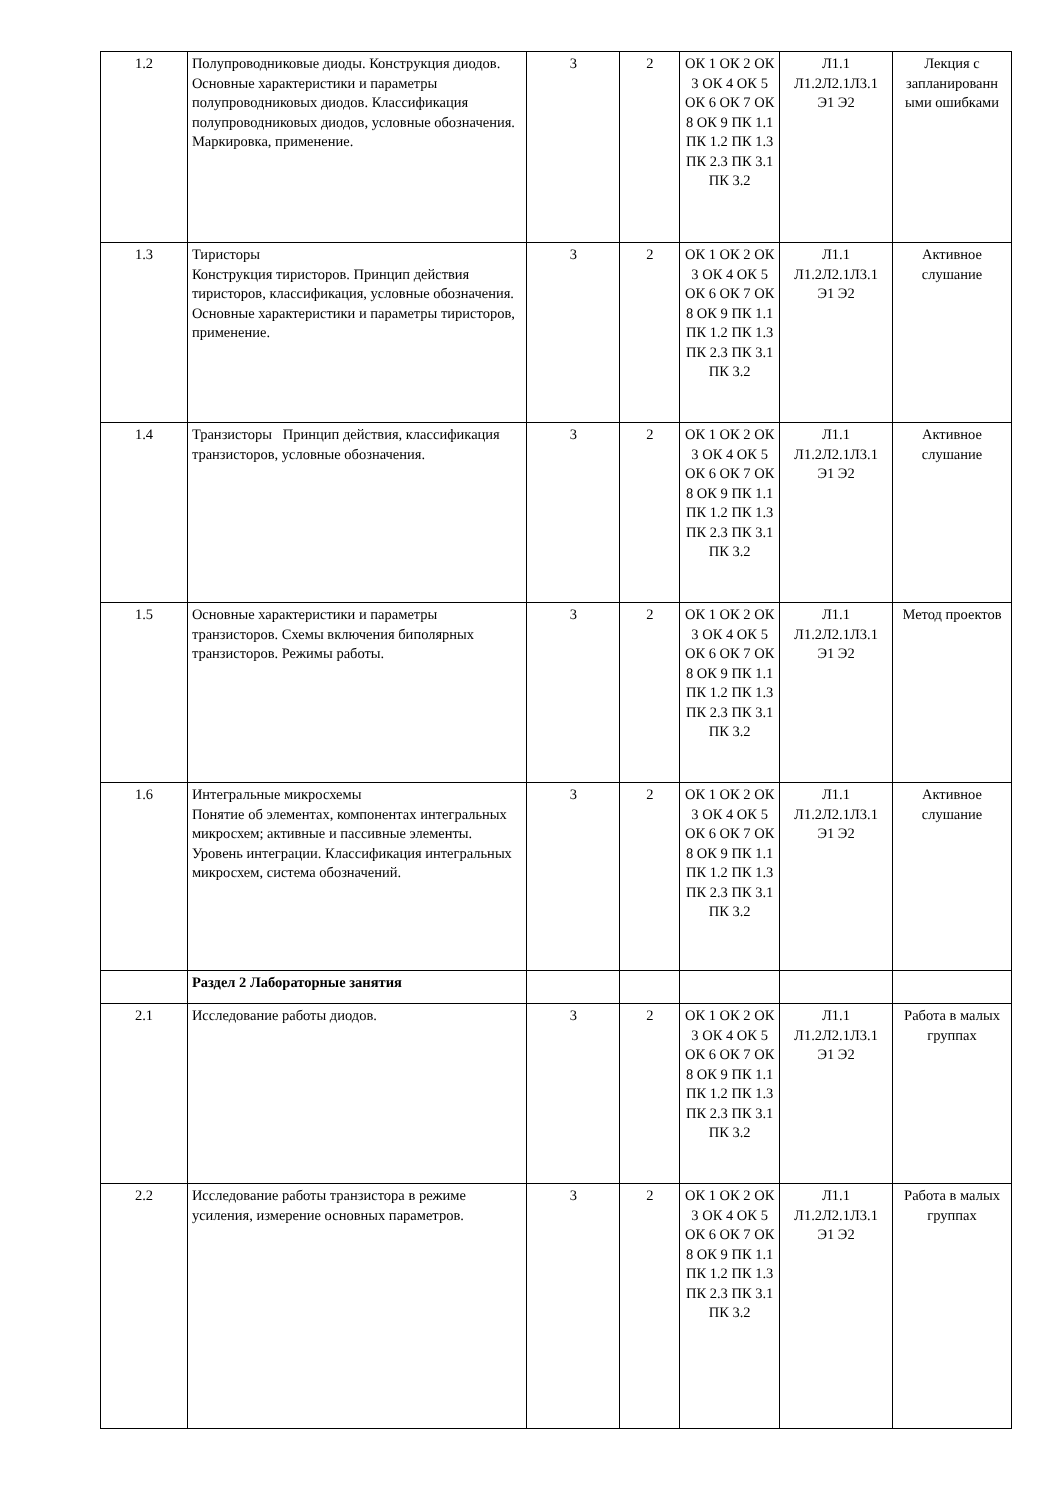| 1.2 | Полупроводниковые диоды. Конструкция диодов. Основные характеристики и параметры полупроводниковых диодов. Классификация полупроводниковых диодов, условные обозначения. Маркировка, применение. | 3 | 2 | ОК 1 ОК 2 ОК 3 ОК 4 ОК 5 ОК 6 ОК 7 ОК 8 ОК 9 ПК 1.1 ПК 1.2 ПК 1.3 ПК 2.3 ПК 3.1 ПК 3.2 | Л1.1 Л1.2Л2.1Л3.1 Э1 Э2 | Лекция с запланированн ыми ошибками |
| 1.3 | Тиристоры Конструкция тиристоров. Принцип действия тиристоров, классификация, условные обозначения. Основные характеристики и параметры тиристоров, применение. | 3 | 2 | ОК 1 ОК 2 ОК 3 ОК 4 ОК 5 ОК 6 ОК 7 ОК 8 ОК 9 ПК 1.1 ПК 1.2 ПК 1.3 ПК 2.3 ПК 3.1 ПК 3.2 | Л1.1 Л1.2Л2.1Л3.1 Э1 Э2 | Активное слушание |
| 1.4 | Транзисторы Принцип действия, классификация транзисторов, условные обозначения. | 3 | 2 | ОК 1 ОК 2 ОК 3 ОК 4 ОК 5 ОК 6 ОК 7 ОК 8 ОК 9 ПК 1.1 ПК 1.2 ПК 1.3 ПК 2.3 ПК 3.1 ПК 3.2 | Л1.1 Л1.2Л2.1Л3.1 Э1 Э2 | Активное слушание |
| 1.5 | Основные характеристики и параметры транзисторов. Схемы включения биполярных транзисторов. Режимы работы. | 3 | 2 | ОК 1 ОК 2 ОК 3 ОК 4 ОК 5 ОК 6 ОК 7 ОК 8 ОК 9 ПК 1.1 ПК 1.2 ПК 1.3 ПК 2.3 ПК 3.1 ПК 3.2 | Л1.1 Л1.2Л2.1Л3.1 Э1 Э2 | Метод проектов |
| 1.6 | Интегральные микросхемы Понятие об элементах, компонентах интегральных микросхем; активные и пассивные элементы. Уровень интеграции. Классификация интегральных микросхем, система обозначений. | 3 | 2 | ОК 1 ОК 2 ОК 3 ОК 4 ОК 5 ОК 6 ОК 7 ОК 8 ОК 9 ПК 1.1 ПК 1.2 ПК 1.3 ПК 2.3 ПК 3.1 ПК 3.2 | Л1.1 Л1.2Л2.1Л3.1 Э1 Э2 | Активное слушание |
| | Раздел 2 Лабораторные занятия | | | | | |
| 2.1 | Исследование работы диодов. | 3 | 2 | ОК 1 ОК 2 ОК 3 ОК 4 ОК 5 ОК 6 ОК 7 ОК 8 ОК 9 ПК 1.1 ПК 1.2 ПК 1.3 ПК 2.3 ПК 3.1 ПК 3.2 | Л1.1 Л1.2Л2.1Л3.1 Э1 Э2 | Работа в малых группах |
| 2.2 | Исследование работы транзистора в режиме усиления, измерение основных параметров. | 3 | 2 | ОК 1 ОК 2 ОК 3 ОК 4 ОК 5 ОК 6 ОК 7 ОК 8 ОК 9 ПК 1.1 ПК 1.2 ПК 1.3 ПК 2.3 ПК 3.1 ПК 3.2 | Л1.1 Л1.2Л2.1Л3.1 Э1 Э2 | Работа в малых группах |